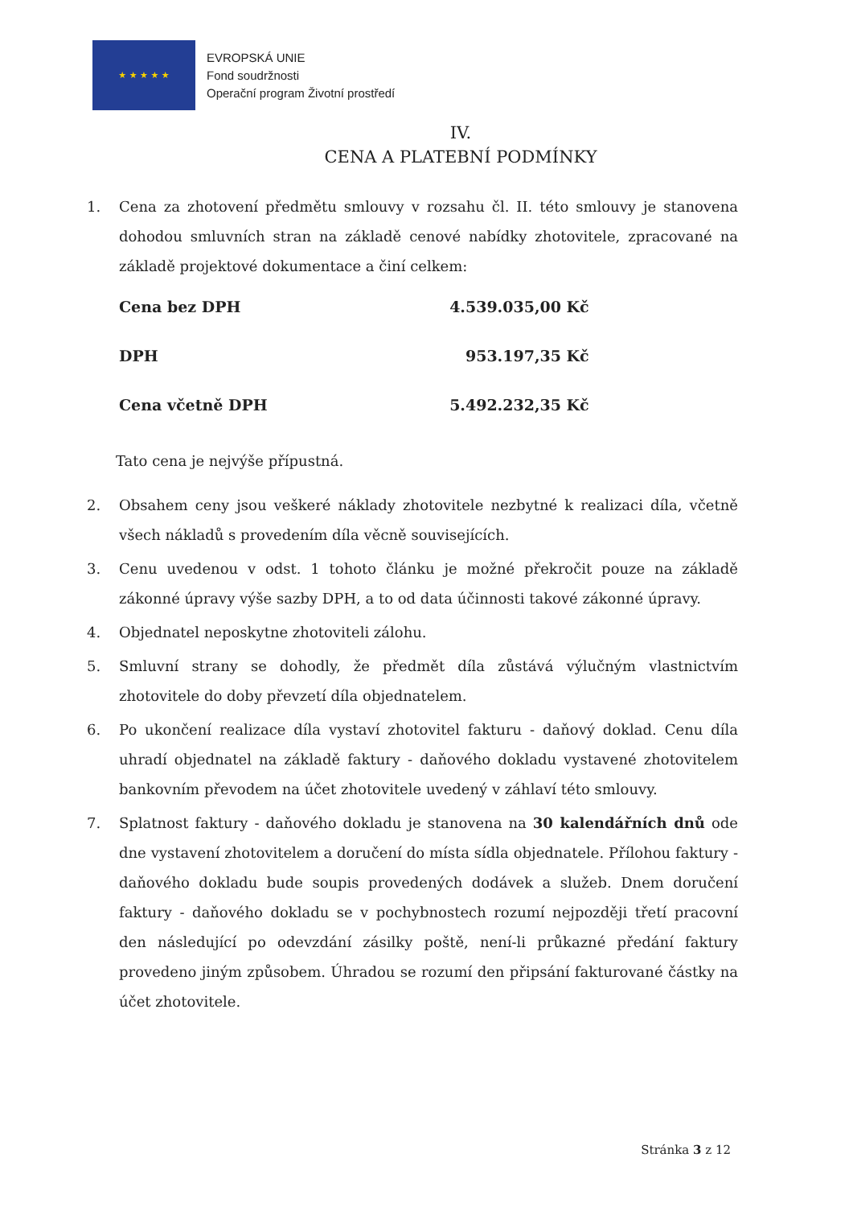★ ★ ★ ★ ★
EVROPSKÁ UNIE
Fond soudržnosti
Operační program Životní prostředí
IV.
CENA A PLATEBNÍ PODMÍNKY
1. Cena za zhotovení předmětu smlouvy v rozsahu čl. II. této smlouvy je stanovena dohodou smluvních stran na základě cenové nabídky zhotovitele, zpracované na základě projektové dokumentace a činí celkem:
| Cena bez DPH | 4.539.035,00 Kč |
| DPH | 953.197,35 Kč |
| Cena včetně DPH | 5.492.232,35 Kč |
Tato cena je nejvýše přípustná.
2. Obsahem ceny jsou veškeré náklady zhotovitele nezbytné k realizaci díla, včetně všech nákladů s provedením díla věcně souvisejících.
3. Cenu uvedenou v odst. 1 tohoto článku je možné překročit pouze na základě zákonné úpravy výše sazby DPH, a to od data účinnosti takové zákonné úpravy.
4. Objednatel neposkytne zhotoviteli zálohu.
5. Smluvní strany se dohodly, že předmět díla zůstává výlučným vlastnictvím zhotovitele do doby převzetí díla objednatelem.
6. Po ukončení realizace díla vystaví zhotovitel fakturu - daňový doklad. Cenu díla uhradí objednatel na základě faktury - daňového dokladu vystavené zhotovitelem bankovním převodem na účet zhotovitele uvedený v záhlaví této smlouvy.
7. Splatnost faktury - daňového dokladu je stanovena na 30 kalendářních dnů ode dne vystavení zhotovitelem a doručení do místa sídla objednatele. Přílohou faktury - daňového dokladu bude soupis provedených dodávek a služeb. Dnem doručení faktury - daňového dokladu se v pochybnostech rozumí nejpozději třetí pracovní den následující po odevzdání zásilky poště, není-li průkazné předání faktury provedeno jiným způsobem. Úhradou se rozumí den připsání fakturované částky na účet zhotovitele.
Stránka 3 z 12